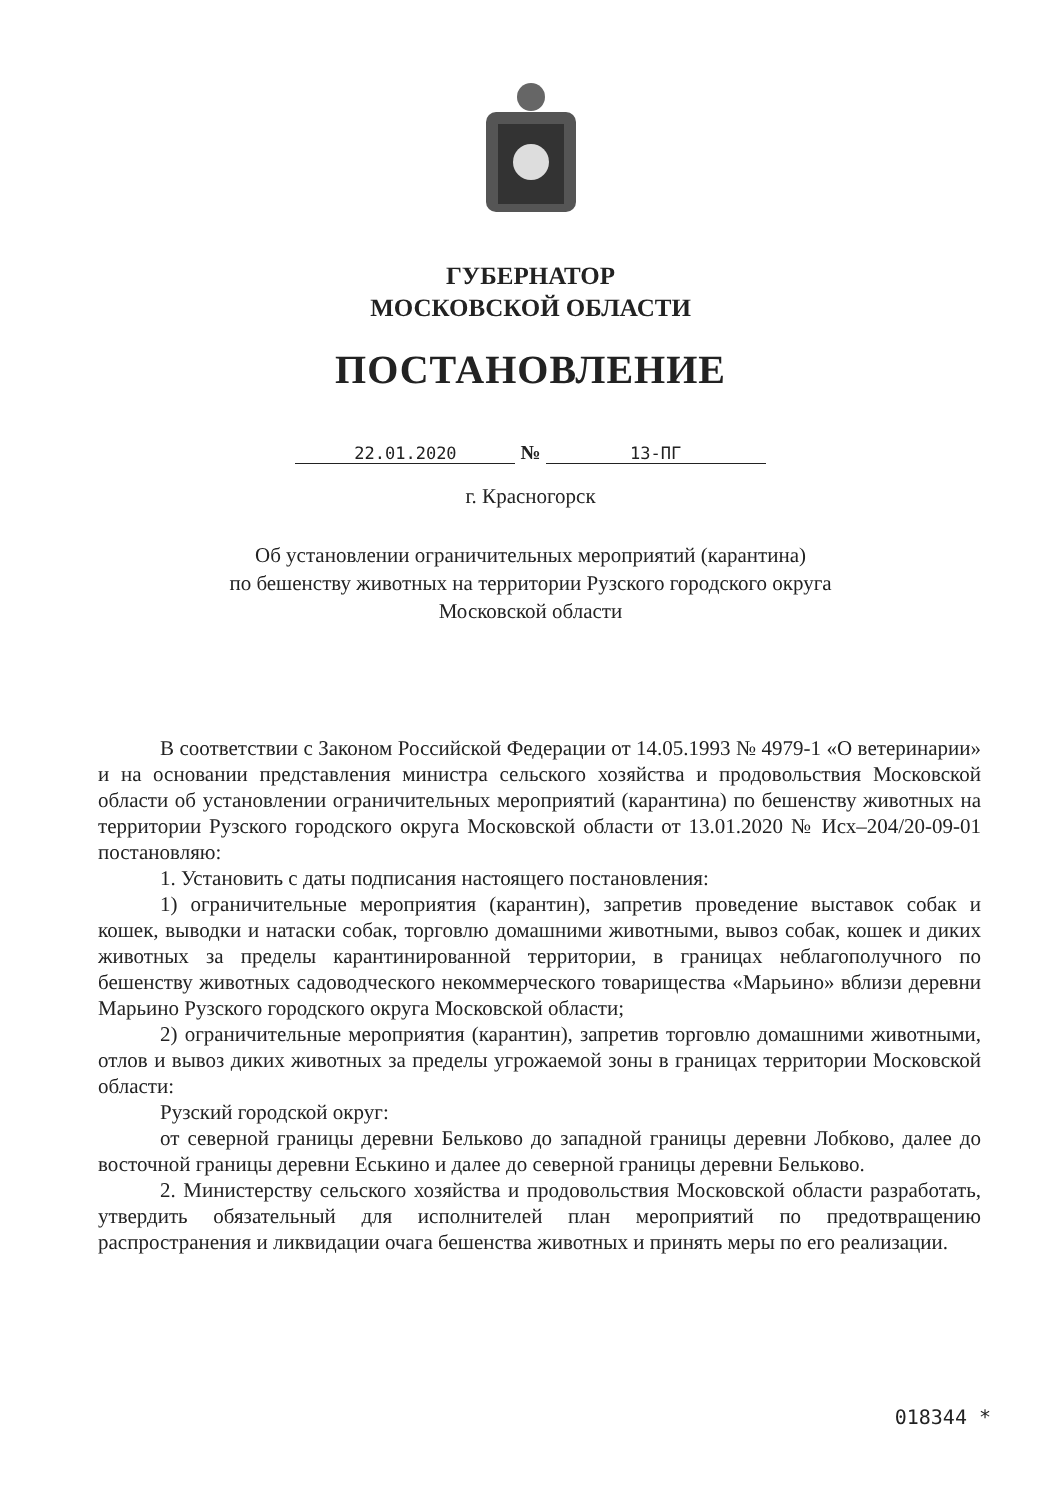ГУБЕРНАТОР
МОСКОВСКОЙ ОБЛАСТИ
ПОСТАНОВЛЕНИЕ
22.01.2020 № 13-ПГ
г. Красногорск
Об установлении ограничительных мероприятий (карантина)
по бешенству животных на территории Рузского городского округа
Московской области
В соответствии с Законом Российской Федерации от 14.05.1993 № 4979-1 «О ветеринарии» и на основании представления министра сельского хозяйства и продовольствия Московской области об установлении ограничительных мероприятий (карантина) по бешенству животных на территории Рузского городского округа Московской области от 13.01.2020 № Исх–204/20-09-01 постановляю:
1. Установить с даты подписания настоящего постановления:
1) ограничительные мероприятия (карантин), запретив проведение выставок собак и кошек, выводки и натаски собак, торговлю домашними животными, вывоз собак, кошек и диких животных за пределы карантинированной территории, в границах неблагополучного по бешенству животных садоводческого некоммерческого товарищества «Марьино» вблизи деревни Марьино Рузского городского округа Московской области;
2) ограничительные мероприятия (карантин), запретив торговлю домашними животными, отлов и вывоз диких животных за пределы угрожаемой зоны в границах территории Московской области:
Рузский городской округ:
от северной границы деревни Бельково до западной границы деревни Лобково, далее до восточной границы деревни Еськино и далее до северной границы деревни Бельково.
2. Министерству сельского хозяйства и продовольствия Московской области разработать, утвердить обязательный для исполнителей план мероприятий по предотвращению распространения и ликвидации очага бешенства животных и принять меры по его реализации.
018344 *